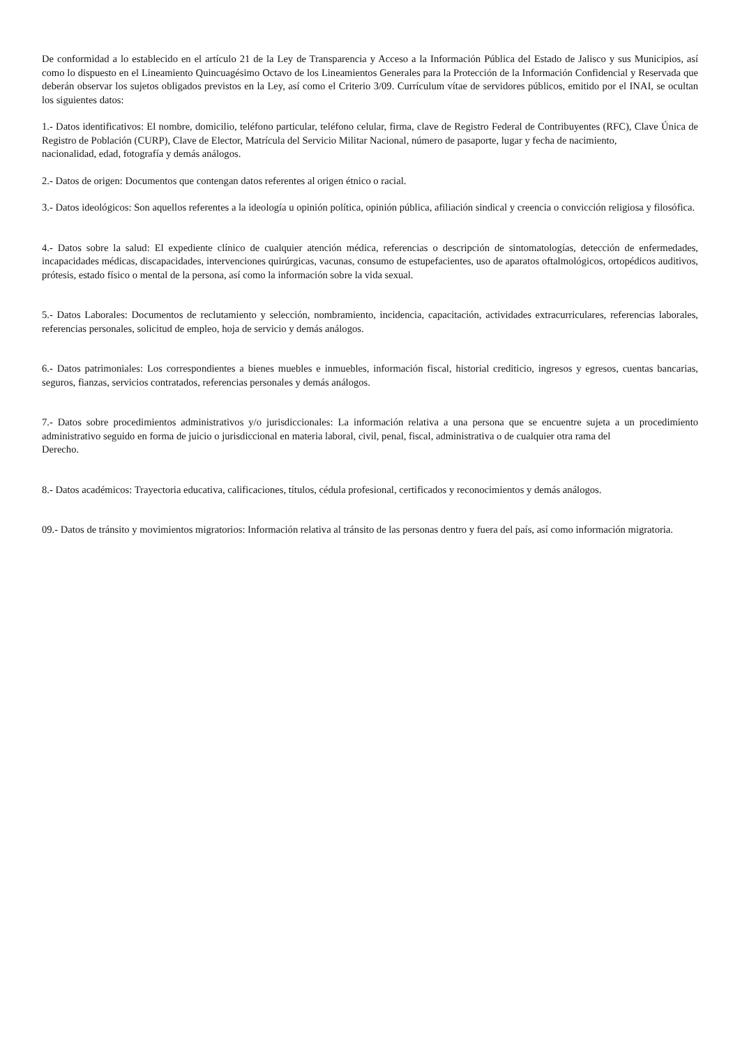De conformidad a lo establecido en el artículo 21 de la Ley de Transparencia y Acceso a la Información Pública del Estado de Jalisco y sus Municipios, así como lo dispuesto en el Lineamiento Quincuagésimo Octavo de los Lineamientos Generales para la Protección de la Información Confidencial y Reservada que deberán observar los sujetos obligados previstos en la Ley, así como el Criterio 3/09. Currículum vítae de servidores públicos, emitido por el INAI, se ocultan los siguientes datos:
1.- Datos identificativos: El nombre, domicilio, teléfono particular, teléfono celular, firma, clave de Registro Federal de Contribuyentes (RFC), Clave Única de Registro de Población (CURP), Clave de Elector, Matrícula del Servicio Militar Nacional, número de pasaporte, lugar y fecha de nacimiento,
nacionalidad, edad, fotografía y demás análogos.
2.- Datos de origen: Documentos que contengan datos referentes al origen étnico o racial.
3.- Datos ideológicos: Son aquellos referentes a la ideología u opinión política, opinión pública, afiliación sindical y creencia o convicción religiosa y filosófica.
4.- Datos sobre la salud: El expediente clínico de cualquier atención médica, referencias o descripción de sintomatologías, detección de enfermedades, incapacidades médicas, discapacidades, intervenciones quirúrgicas, vacunas, consumo de estupefacientes, uso de aparatos oftalmológicos, ortopédicos auditivos, prótesis, estado físico o mental de la persona, así como la información sobre la vida sexual.
5.- Datos Laborales: Documentos de reclutamiento y selección, nombramiento, incidencia, capacitación, actividades extracurriculares, referencias laborales, referencias personales, solicitud de empleo, hoja de servicio y demás análogos.
6.- Datos patrimoniales: Los correspondientes a bienes muebles e inmuebles, información fiscal, historial crediticio, ingresos y egresos, cuentas bancarias, seguros, fianzas, servicios contratados, referencias personales y demás análogos.
7.- Datos sobre procedimientos administrativos y/o jurisdiccionales: La información relativa a una persona que se encuentre sujeta a un procedimiento administrativo seguido en forma de juicio o jurisdiccional en materia laboral, civil, penal, fiscal, administrativa o de cualquier otra rama del
Derecho.
8.- Datos académicos: Trayectoria educativa, calificaciones, títulos, cédula profesional, certificados y reconocimientos y demás análogos.
09.- Datos de tránsito y movimientos migratorios: Información relativa al tránsito de las personas dentro y fuera del país, así como información migratoria.